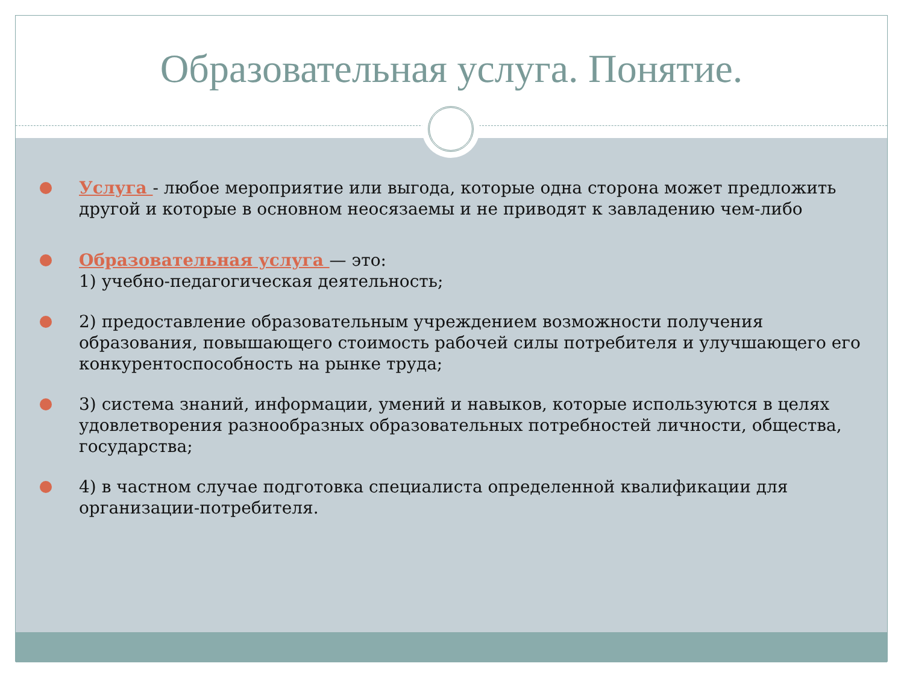Образовательная услуга. Понятие.
Услуга - любое мероприятие или выгода, которые одна сторона может предложить другой и которые в основном неосязаемы и не приводят к завладению чем-либо
Образовательная услуга — это:
1) учебно-педагогическая деятельность;
2) предоставление образовательным учреждением возможности получения образования, повышающего стоимость рабочей силы потребителя и улучшающего его конкурентоспособность на рынке труда;
3) система знаний, информации, умений и навыков, которые используются в целях удовлетворения разнообразных образовательных потребностей личности, общества, государства;
4) в частном случае подготовка специалиста определенной квалификации для организации-потребителя.